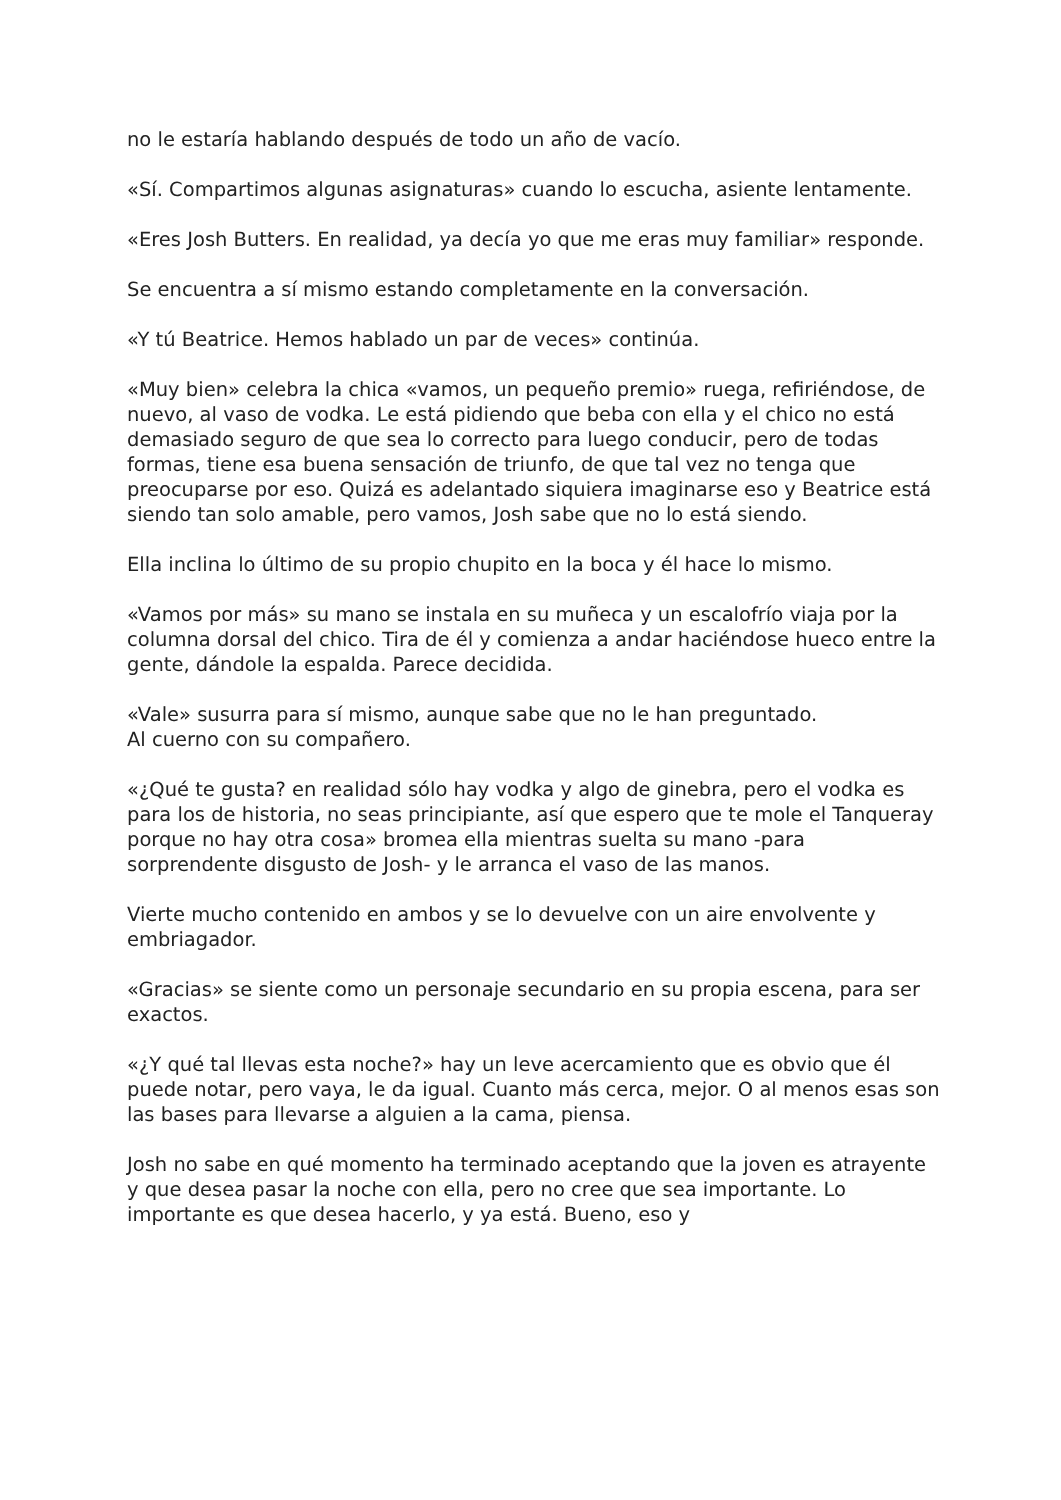no le estaría hablando después de todo un año de vacío.
«Sí. Compartimos algunas asignaturas» cuando lo escucha, asiente lentamente.
«Eres Josh Butters. En realidad, ya decía yo que me eras muy familiar» responde.
Se encuentra a sí mismo estando completamente en la conversación.
«Y tú Beatrice. Hemos hablado un par de veces» continúa.
«Muy bien» celebra la chica «vamos, un pequeño premio» ruega, refiriéndose, de nuevo, al vaso de vodka. Le está pidiendo que beba con ella y el chico no está demasiado seguro de que sea lo correcto para luego conducir, pero de todas formas, tiene esa buena sensación de triunfo, de que tal vez no tenga que preocuparse por eso. Quizá es adelantado siquiera imaginarse eso y Beatrice está siendo tan solo amable, pero vamos, Josh sabe que no lo está siendo.
Ella inclina lo último de su propio chupito en la boca y él hace lo mismo.
«Vamos por más» su mano se instala en su muñeca y un escalofrío viaja por la columna dorsal del chico. Tira de él y comienza a andar haciéndose hueco entre la gente, dándole la espalda. Parece decidida.
«Vale» susurra para sí mismo, aunque sabe que no le han preguntado.
Al cuerno con su compañero.
«¿Qué te gusta? en realidad sólo hay vodka y algo de ginebra, pero el vodka es para los de historia, no seas principiante, así que espero que te mole el Tanqueray porque no hay otra cosa» bromea ella mientras suelta su mano -para sorprendente disgusto de Josh- y le arranca el vaso de las manos.
Vierte mucho contenido en ambos y se lo devuelve con un aire envolvente y embriagador.
«Gracias» se siente como un personaje secundario en su propia escena, para ser exactos.
«¿Y qué tal llevas esta noche?» hay un leve acercamiento que es obvio que él puede notar, pero vaya, le da igual. Cuanto más cerca, mejor. O al menos esas son las bases para llevarse a alguien a la cama, piensa.
Josh no sabe en qué momento ha terminado aceptando que la joven es atrayente y que desea pasar la noche con ella, pero no cree que sea importante. Lo importante es que desea hacerlo, y ya está. Bueno, eso y